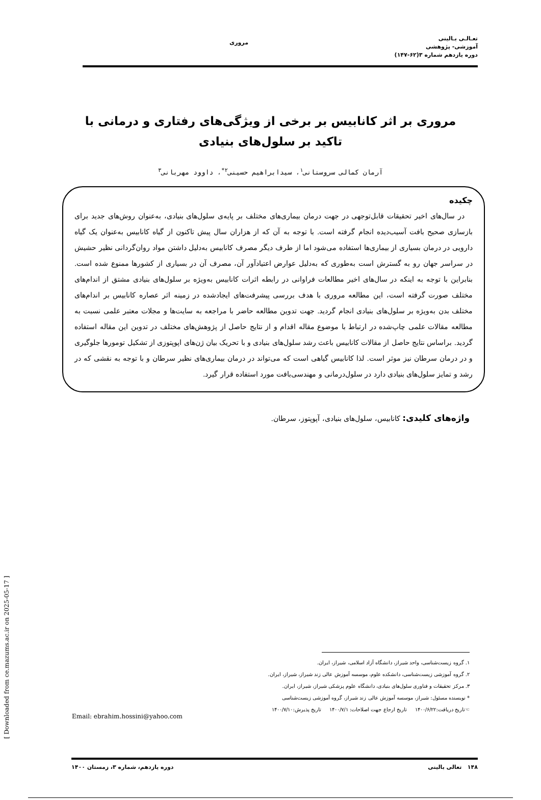تعـالـی بـالینی
آموزشی- پژوهشی
دوره یازدهم شماره ۳(۶۲-۱۴۷)
مروری
مروری بر اثر کانابیس بر برخی از ویژگی‌های رفتاری و درمانی با تاکید بر سلول‌های بنیادی
آرمان کمالی سروستانی<sup>۱</sup>، سیدابراهیم حسینی<sup>۲*</sup>، داوود مهربانی<sup>۳</sup>
چکیده
در سال‌های اخیر تحقیقات قابل‌توجهی در جهت درمان بیماری‌های مختلف بر پایه‌ی سلول‌های بنیادی، به‌عنوان روش‌های جدید برای بازسازی صحیح بافت آسیب‌دیده انجام گرفته است. با توجه به آن که از هزاران سال پیش تاکنون از گیاه کانابیس به‌عنوان یک گیاه دارویی در درمان بسیاری از بیماری‌ها استفاده می‌شود اما از طرف دیگر مصرف کانابیس به‌دلیل داشتن مواد روان‌گردانی نظیر حشیش در سراسر جهان رو به گسترش است به‌طوری که به‌دلیل عوارض اعتیادآور آن، مصرف آن در بسیاری از کشورها ممنوع شده است. بنابراین با توجه به اینکه در سال‌های اخیر مطالعات فراوانی در رابطه اثرات کانابیس به‌ویژه بر سلول‌های بنیادی مشتق از اندام‌های مختلف صورت گرفته است، این مطالعه مروری با هدف بررسی پیشرفت‌های ایجادشده در زمینه اثر عصاره کانابیس بر اندام‌های مختلف بدن به‌ویژه بر سلول‌های بنیادی انجام گردید. جهت تدوین مطالعه حاضر با مراجعه به سایت‌ها و مجلات معتبر علمی نسبت به مطالعه مقالات علمی چاپ‌شده در ارتباط با موضوع مقاله اقدام و از نتایج حاصل از پژوهش‌های مختلف در تدوین این مقاله استفاده گردید. براساس نتایج حاصل از مقالات کانابیس باعث رشد سلول‌های بنیادی و با تحریک بیان ژن‌های اپوپتوزی از تشکیل تومورها جلوگیری و در درمان سرطان نیز موثر است. لذا کانابیس گیاهی است که می‌تواند در درمان بیماری‌های نظیر سرطان و با توجه به نقشی که در رشد و تمایز سلول‌های بنیادی دارد در سلول‌درمانی و مهندسی‌بافت مورد استفاده قرار گیرد.
واژه‌های کلیدی: کانابیس، سلول‌های بنیادی، آپوپتوز، سرطان.
۱. گروه زیست‌شناسی، واحد شیراز، دانشگاه آزاد اسلامی، شیراز، ایران.
۲. گروه آموزشی زیست‌شناسی، دانشکده علوم، موسسه آموزش عالی زند شیراز، شیراز، ایران.
۳. مرکز تحقیقات و فناوری سلول‌های بنیادی، دانشگاه علوم پزشکی شیراز، شیراز، ایران.
* نویسنده مسئول: شیراز، موسسه آموزش عالی زند شیراز، گروه آموزشی زیست‌شناسی
☜تاریخ دریافت:۱۴۰۰/۶/۲۲ تاریخ ارجاع جهت اصلاحات: ۱۴۰۰/۷/۱ تاریخ پذیرش:۱۴۰۰/۷/۱۰
Email: ebrahim.hossini@yahoo.com
[ Downloaded from ce.mazums.ac.ir on 2025-05-17 ]
۱۴۸ تعالی بالینی دوره یازدهم، شماره ۳، زمستان ۱۴۰۰